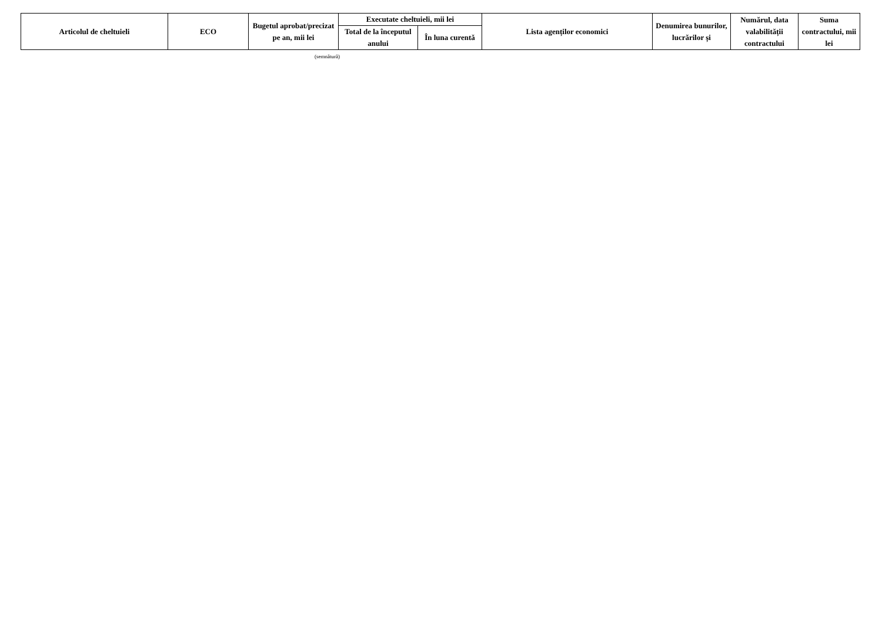| Articolul de cheltuieli | ECO | Bugetul aprobat/precizat pe an, mii lei | Executate cheltuieli, mii lei | | Lista agenților economici | Denumirea bunurilor, lucrărilor și | Numărul, data valabilității contractului | Suma contractului, mii lei |
| --- | --- | --- | --- | --- | --- | --- | --- | --- |
| | | | Total de la începutul anului | În luna curentă | | | | |
(semnătură)